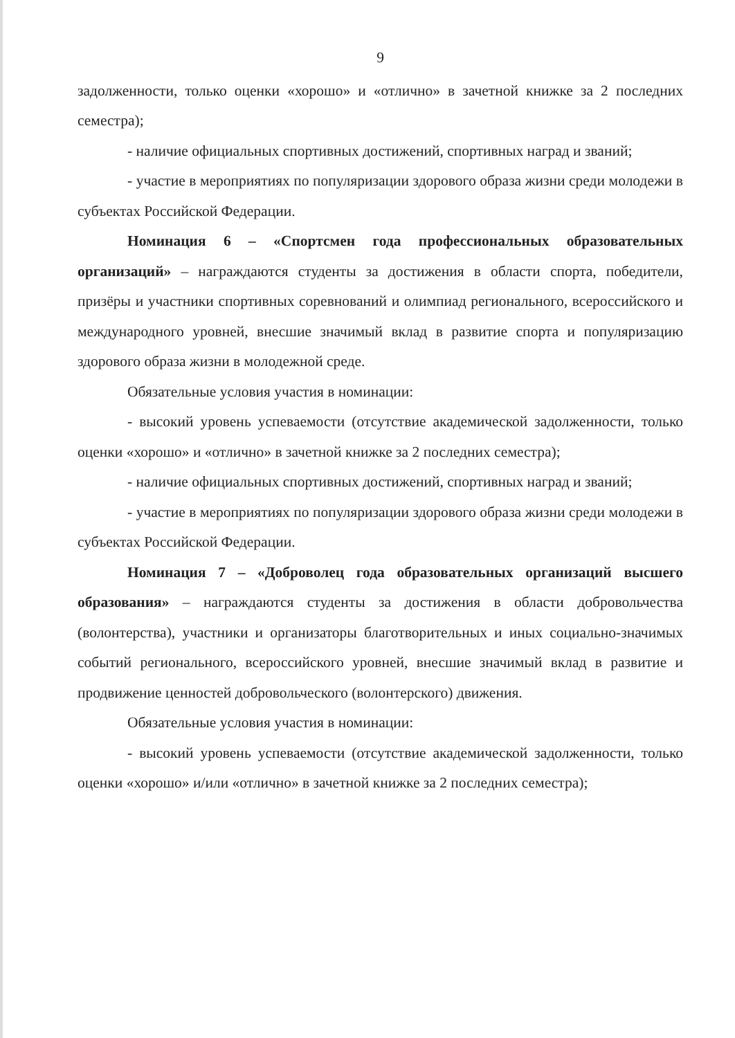9
задолженности, только оценки «хорошо» и «отлично» в зачетной книжке за 2 последних семестра);
- наличие официальных спортивных достижений, спортивных наград и званий;
- участие в мероприятиях по популяризации здорового образа жизни среди молодежи в субъектах Российской Федерации.
Номинация 6 – «Спортсмен года профессиональных образовательных организаций» – награждаются студенты за достижения в области спорта, победители, призёры и участники спортивных соревнований и олимпиад регионального, всероссийского и международного уровней, внесшие значимый вклад в развитие спорта и популяризацию здорового образа жизни в молодежной среде.
Обязательные условия участия в номинации:
- высокий уровень успеваемости (отсутствие академической задолженности, только оценки «хорошо» и «отлично» в зачетной книжке за 2 последних семестра);
- наличие официальных спортивных достижений, спортивных наград и званий;
- участие в мероприятиях по популяризации здорового образа жизни среди молодежи в субъектах Российской Федерации.
Номинация 7 – «Доброволец года образовательных организаций высшего образования» – награждаются студенты за достижения в области добровольчества (волонтерства), участники и организаторы благотворительных и иных социально-значимых событий регионального, всероссийского уровней, внесшие значимый вклад в развитие и продвижение ценностей добровольческого (волонтерского) движения.
Обязательные условия участия в номинации:
- высокий уровень успеваемости (отсутствие академической задолженности, только оценки «хорошо» и/или «отлично» в зачетной книжке за 2 последних семестра);